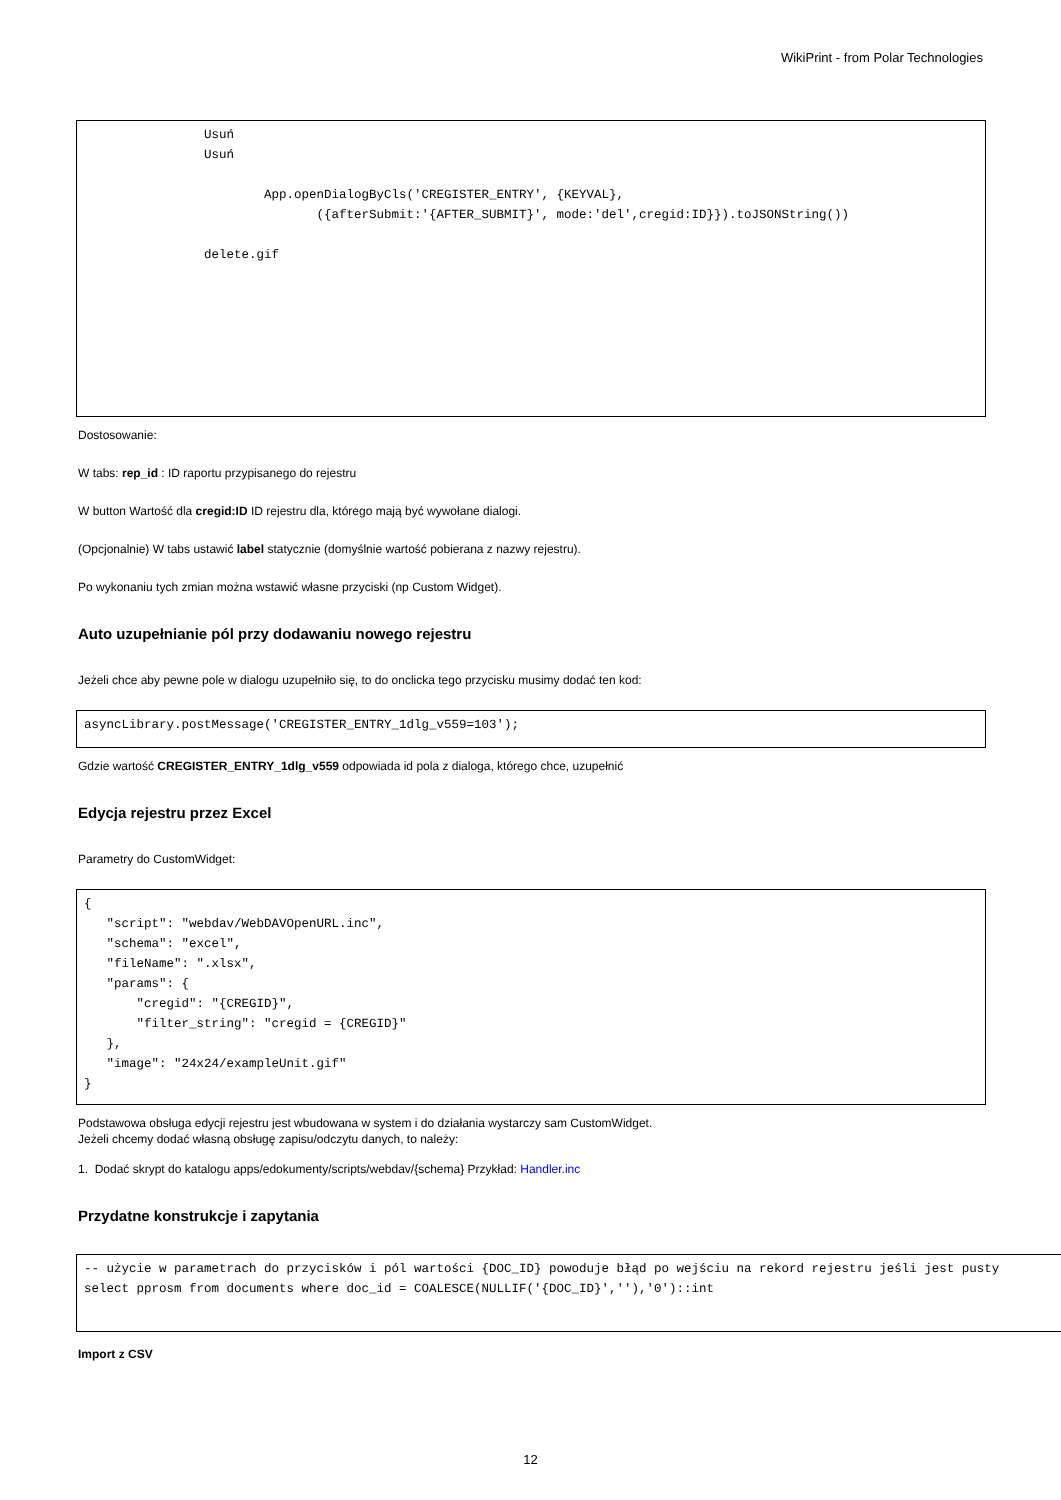WikiPrint - from Polar Technologies
                Usuń
                Usuń
                
                        App.openDialogByCls('CREGISTER_ENTRY', {KEYVAL},
                               ({afterSubmit:'{AFTER_SUBMIT}', mode:'del',cregid:ID}}).toJSONString())
                
                delete.gif
                

        

    
Dostosowanie:
W tabs: rep_id : ID raportu przypisanego do rejestru
W button Wartość dla cregid:ID ID rejestru dla, którego mają być wywołane dialogi.
(Opcjonalnie) W tabs ustawić label statycznie (domyślnie wartość pobierana z nazwy rejestru).
Po wykonaniu tych zmian można wstawić własne przyciski (np Custom Widget).
Auto uzupełnianie pól przy dodawaniu nowego rejestru
Jeżeli chce aby pewne pole w dialogu uzupełniło się, to do onclicka tego przycisku musimy dodać ten kod:
asyncLibrary.postMessage('CREGISTER_ENTRY_1dlg_v559=103');
Gdzie wartość CREGISTER_ENTRY_1dlg_v559 odpowiada id pola z dialoga, którego chce, uzupełnić
Edycja rejestru przez Excel
Parametry do CustomWidget:
{
   "script": "webdav/WebDAVOpenURL.inc",
   "schema": "excel",
   "fileName": ".xlsx",
   "params": {
       "cregid": "{CREGID}",
       "filter_string": "cregid = {CREGID}"
   },
   "image": "24x24/exampleUnit.gif"
}
Podstawowa obsługa edycji rejestru jest wbudowana w system i do działania wystarczy sam CustomWidget.
Jeżeli chcemy dodać własną obsługę zapisu/odczytu danych, to należy:
1. Dodać skrypt do katalogu apps/edokumenty/scripts/webdav/{schema} Przykład: Handler.inc
Przydatne konstrukcje i zapytania
-- użycie w parametrach do przycisków i pól wartości {DOC_ID} powoduje błąd po wejściu na rekord rejestru jeśli jest pusty
select pprosm from documents where doc_id = COALESCE(NULLIF('{DOC_ID}',''),'0')::int
Import z CSV
12